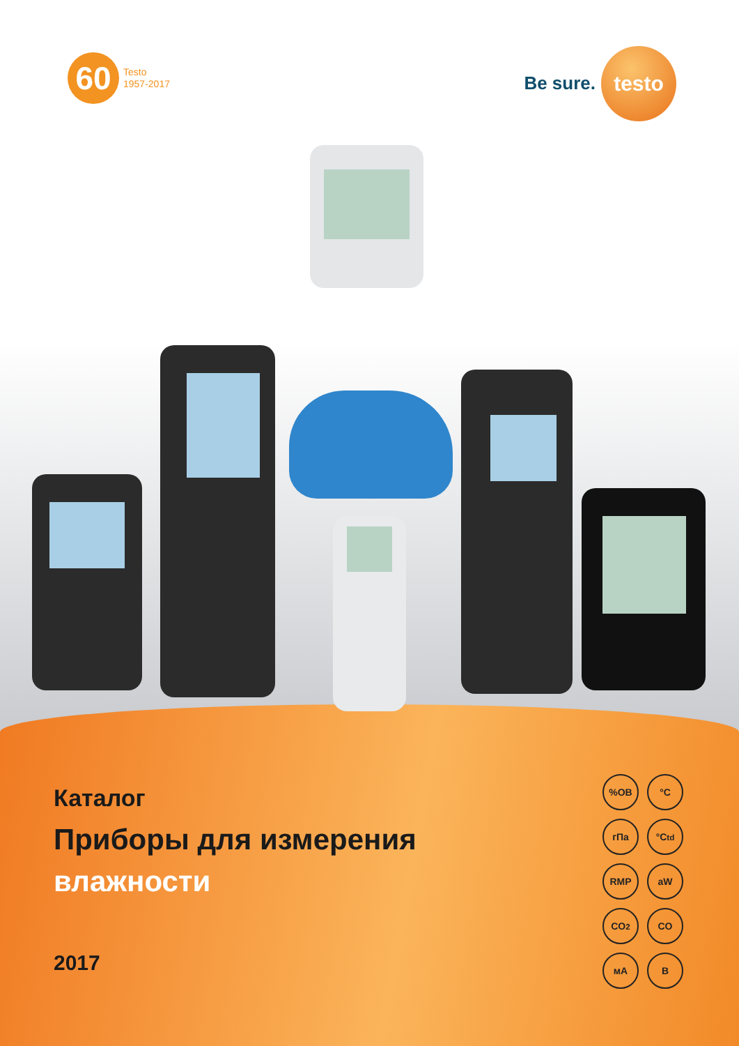60
Testo
1957-2017
Be sure.
testo
Каталог
Приборы для измерения
влажности
2017
%ОВ
°C
гПа
°C<sub>td</sub>
RMP
aW
CO<sub>2</sub>
CO
мА
В